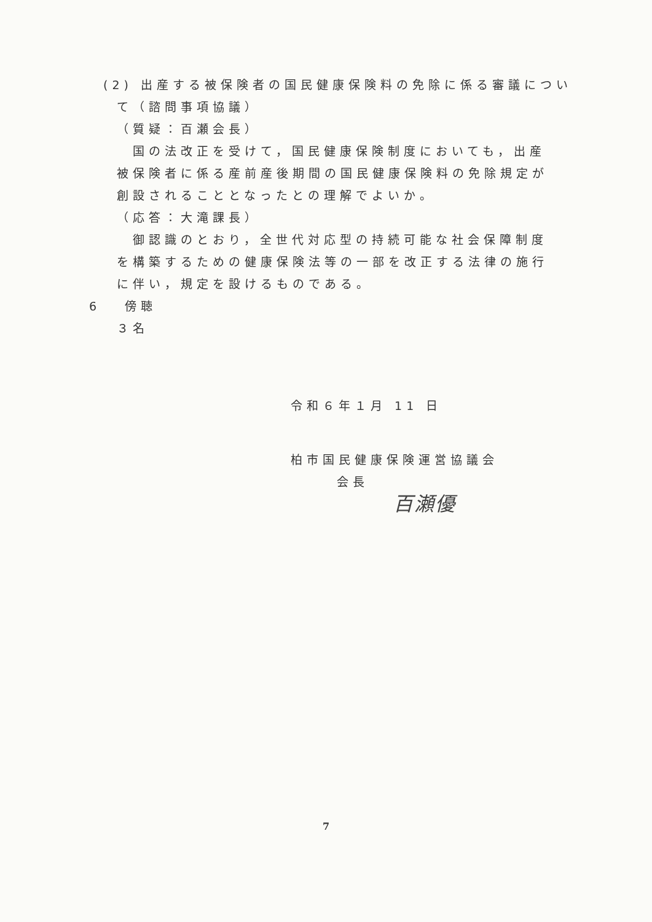(2) 出産する被保険者の国民健康保険料の免除に係る審議につい
て（諮問事項協議）
（質疑：百瀬会長）
国の法改正を受けて，国民健康保険制度においても，出産被保険者に係る産前産後期間の国民健康保険料の免除規定が創設されることとなったとの理解でよいか。
（応答：大滝課長）
御認識のとおり，全世代対応型の持続可能な社会保障制度を構築するための健康保険法等の一部を改正する法律の施行に伴い，規定を設けるものである。
6 傍聴
３名
令和６年１月 11 日
柏市国民健康保険運営協議会
会長
百瀬優
7